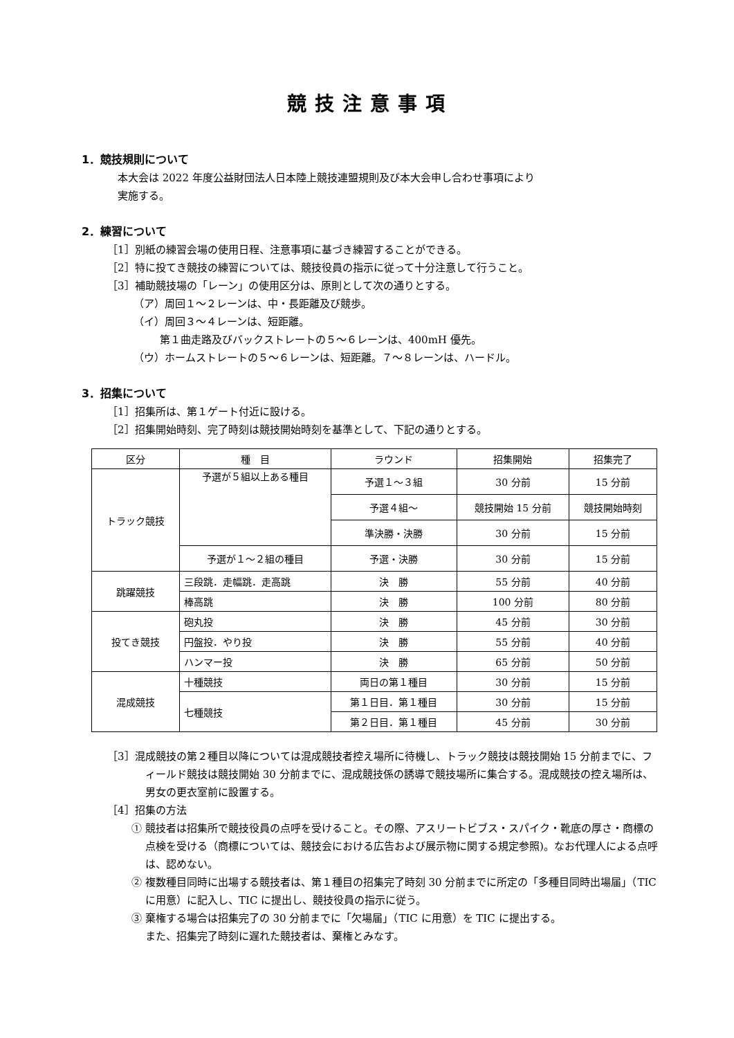競技注意事項
1．競技規則について
本大会は 2022 年度公益財団法人日本陸上競技連盟規則及び本大会申し合わせ事項により
実施する。
2．練習について
［1］別紙の練習会場の使用日程、注意事項に基づき練習することができる。
［2］特に投てき競技の練習については、競技役員の指示に従って十分注意して行うこと。
［3］補助競技場の「レーン」の使用区分は、原則として次の通りとする。
（ア）周回１～２レーンは、中・長距離及び競歩。
（イ）周回３～４レーンは、短距離。
第１曲走路及びバックストレートの５～６レーンは、400mH 優先。
（ウ）ホームストレートの５～６レーンは、短距離。７～８レーンは、ハードル。
3．招集について
［1］招集所は、第１ゲート付近に設ける。
［2］招集開始時刻、完了時刻は競技開始時刻を基準として、下記の通りとする。
| 区分 | 種 目 | ラウンド | 招集開始 | 招集完了 |
| --- | --- | --- | --- | --- |
| トラック競技 | 予選が５組以上ある種目 | 予選１～３組 | 30 分前 | 15 分前 |
| | | 予選４組～ | 競技開始 15 分前 | 競技開始時刻 |
| | | 準決勝・決勝 | 30 分前 | 15 分前 |
| | 予選が１～２組の種目 | 予選・決勝 | 30 分前 | 15 分前 |
| 跳躍競技 | 三段跳．走幅跳．走高跳 | 決 勝 | 55 分前 | 40 分前 |
| | 棒高跳 | 決 勝 | 100 分前 | 80 分前 |
| 投てき競技 | 砲丸投 | 決 勝 | 45 分前 | 30 分前 |
| | 円盤投．やり投 | 決 勝 | 55 分前 | 40 分前 |
| | ハンマー投 | 決 勝 | 65 分前 | 50 分前 |
| 混成競技 | 十種競技 | 両日の第１種目 | 30 分前 | 15 分前 |
| | 七種競技 | 第１日目．第１種目 | 30 分前 | 15 分前 |
| | | 第２日目．第１種目 | 45 分前 | 30 分前 |
［3］混成競技の第２種目以降については混成競技者控え場所に待機し、トラック競技は競技開始 15 分前までに、フィールド競技は競技開始 30 分前までに、混成競技係の誘導で競技場所に集合する。混成競技の控え場所は、男女の更衣室前に設置する。
［4］招集の方法
① 競技者は招集所で競技役員の点呼を受けること。その際、アスリートビブス・スパイク・靴底の厚さ・商標の点検を受ける（商標については、競技会における広告および展示物に関する規定参照)。なお代理人による点呼は、認めない。
② 複数種目同時に出場する競技者は、第１種目の招集完了時刻 30 分前までに所定の「多種目同時出場届」（TIC に用意）に記入し、TIC に提出し、競技役員の指示に従う。
③ 棄権する場合は招集完了の 30 分前までに「欠場届」（TIC に用意）を TIC に提出する。
また、招集完了時刻に遅れた競技者は、棄権とみなす。